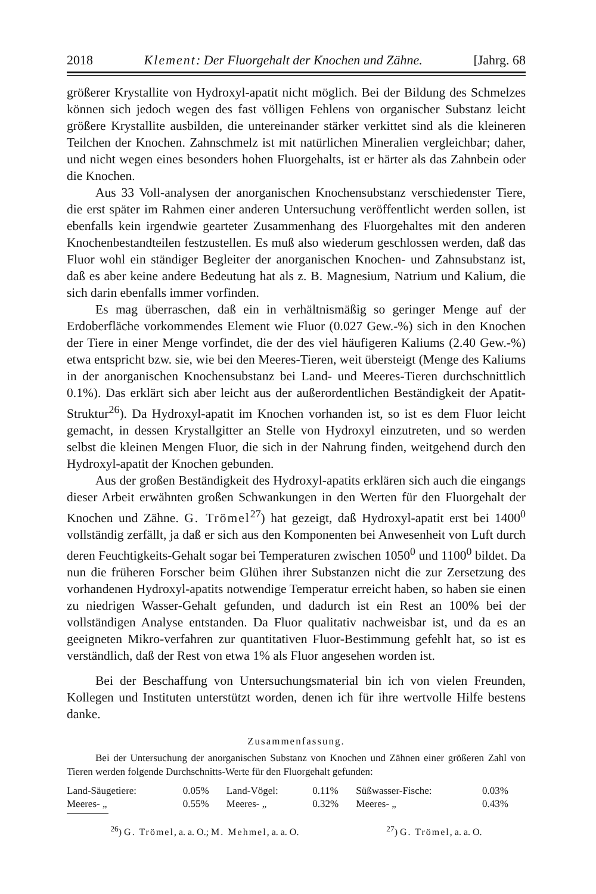2018 Klement: Der Fluorgehalt der Knochen und Zähne. [Jahrg. 68
größerer Krystallite von Hydroxyl-apatit nicht möglich. Bei der Bildung des Schmelzes können sich jedoch wegen des fast völligen Fehlens von organischer Substanz leicht größere Krystallite ausbilden, die untereinander stärker verkittet sind als die kleineren Teilchen der Knochen. Zahnschmelz ist mit natürlichen Mineralien vergleichbar; daher, und nicht wegen eines besonders hohen Fluorgehalts, ist er härter als das Zahnbein oder die Knochen.
Aus 33 Voll-analysen der anorganischen Knochensubstanz verschiedenster Tiere, die erst später im Rahmen einer anderen Untersuchung veröffentlicht werden sollen, ist ebenfalls kein irgendwie gearteter Zusammenhang des Fluorgehaltes mit den anderen Knochenbestandteilen festzustellen. Es muß also wiederum geschlossen werden, daß das Fluor wohl ein ständiger Begleiter der anorganischen Knochen- und Zahnsubstanz ist, daß es aber keine andere Bedeutung hat als z. B. Magnesium, Natrium und Kalium, die sich darin ebenfalls immer vorfinden.
Es mag überraschen, daß ein in verhältnismäßig so geringer Menge auf der Erdoberfläche vorkommendes Element wie Fluor (0.027 Gew.-%) sich in den Knochen der Tiere in einer Menge vorfindet, die der des viel häufigeren Kaliums (2.40 Gew.-%) etwa entspricht bzw. sie, wie bei den Meeres-Tieren, weit übersteigt (Menge des Kaliums in der anorganischen Knochensubstanz bei Land- und Meeres-Tieren durchschnittlich 0.1%). Das erklärt sich aber leicht aus der außerordentlichen Beständigkeit der Apatit-Struktur<sup>26</sup>). Da Hydroxyl-apatit im Knochen vorhanden ist, so ist es dem Fluor leicht gemacht, in dessen Krystallgitter an Stelle von Hydroxyl einzutreten, und so werden selbst die kleinen Mengen Fluor, die sich in der Nahrung finden, weitgehend durch den Hydroxyl-apatit der Knochen gebunden.
Aus der großen Beständigkeit des Hydroxyl-apatits erklären sich auch die eingangs dieser Arbeit erwähnten großen Schwankungen in den Werten für den Fluorgehalt der Knochen und Zähne. G. Trömel<sup>27</sup>) hat gezeigt, daß Hydroxyl-apatit erst bei 1400<sup>0</sup> vollständig zerfällt, ja daß er sich aus den Komponenten bei Anwesenheit von Luft durch deren Feuchtigkeits-Gehalt sogar bei Temperaturen zwischen 1050<sup>0</sup> und 1100<sup>0</sup> bildet. Da nun die früheren Forscher beim Glühen ihrer Substanzen nicht die zur Zersetzung des vorhandenen Hydroxyl-apatits notwendige Temperatur erreicht haben, so haben sie einen zu niedrigen Wasser-Gehalt gefunden, und dadurch ist ein Rest an 100% bei der vollständigen Analyse entstanden. Da Fluor qualitativ nachweisbar ist, und da es an geeigneten Mikro-verfahren zur quantitativen Fluor-Bestimmung gefehlt hat, so ist es verständlich, daß der Rest von etwa 1% als Fluor angesehen worden ist.
Bei der Beschaffung von Untersuchungsmaterial bin ich von vielen Freunden, Kollegen und Instituten unterstützt worden, denen ich für ihre wertvolle Hilfe bestens danke.
Zusammenfassung.
Bei der Untersuchung der anorganischen Substanz von Knochen und Zähnen einer größeren Zahl von Tieren werden folgende Durchschnitts-Werte für den Fluorgehalt gefunden:
| Land-Säugetiere: | 0.05% | Land-Vögel: | 0.11% | Süßwasser-Fische: | 0.03% |
| Meeres- „ | 0.55% | Meeres- „ | 0.32% | Meeres- „ | 0.43% |
<sup>26</sup>) G. Trömel, a. a. O.; M. Mehmel, a. a. O. <sup>27</sup>) G. Trömel, a. a. O.